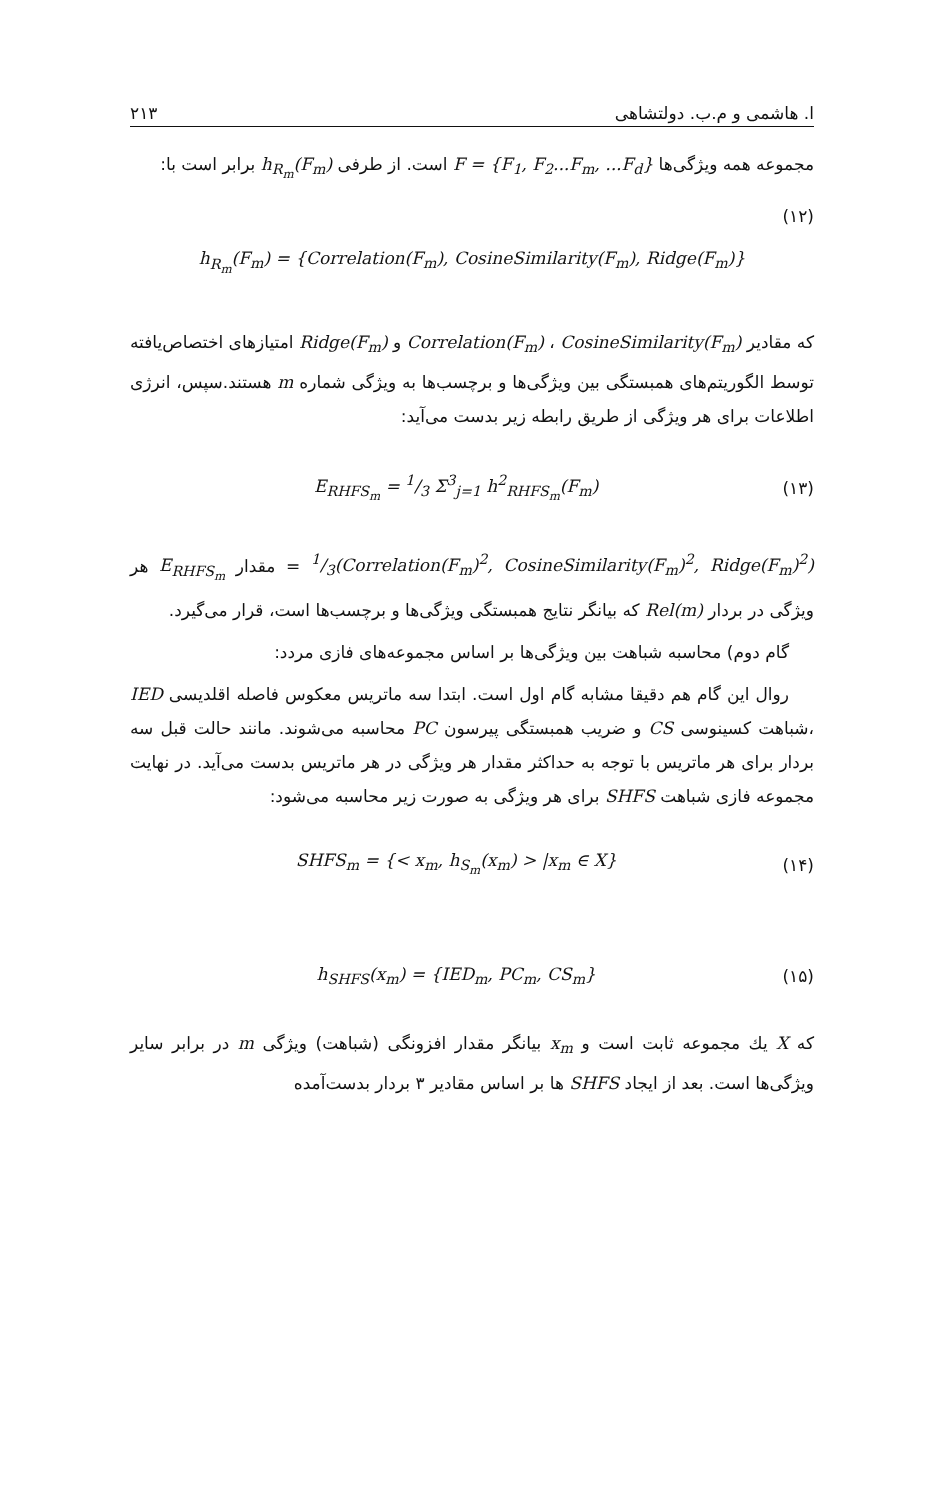ا. هاشمی و م.ب. دولتشاهی ۲۱۳
مجموعه همه ویژگی‌ها F = {F<sub>1</sub>, F<sub>2</sub>...F<sub>m</sub>, ...F<sub>d</sub>} است. از طرفی h<sub>R<sub>m</sub></sub>(F<sub>m</sub>) برابر است با:
(۱۲)
h<sub>R<sub>m</sub></sub>(F<sub>m</sub>) = {Correlation(F<sub>m</sub>), CosineSimilarity(F<sub>m</sub>), Ridge(F<sub>m</sub>)}
که مقادیر Correlation(F<sub>m</sub>) ، CosineSimilarity(F<sub>m</sub>) و Ridge(F<sub>m</sub>) امتیازهای اختصاص‌یافته توسط الگوریتم‌های همبستگی بین ویژگی‌ها و برچسب‌ها به ویژگی شماره m هستند.سپس، انرژی اطلاعات برای هر ویژگی از طریق رابطه زیر بدست می‌آید:
(۱۳) E<sub>RHFS<sub>m</sub></sub> = 1/3 Σ<sup>3</sup><sub>j=1</sub> h<sup>2</sup><sub>RHFS<sub>m</sub></sub>(F<sub>m</sub>)
1/3(Correlation(F<sub>m</sub>)<sup>2</sup>, CosineSimilarity(F<sub>m</sub>)<sup>2</sup>, Ridge(F<sub>m</sub>)<sup>2</sup>) = مقدار E<sub>RHFS<sub>m</sub></sub> هر ویژگی در بردار Rel(m) که بیانگر نتایج همبستگی ویژگی‌ها و برچسب‌ها است، قرار می‌گیرد.
گام دوم) محاسبه شباهت بین ویژگی‌ها بر اساس مجموعه‌های فازی مردد:
روال این گام هم دقیقا مشابه گام اول است. ابتدا سه ماتریس معکوس فاصله اقلدیسی IED ،شباهت کسینوسی CS و ضریب همبستگی پیرسون PC محاسبه می‌شوند. مانند حالت قبل سه بردار برای هر ماتریس با توجه به حداکثر مقدار هر ویژگی در هر ماتریس بدست می‌آید. در نهایت مجموعه فازی شباهت SHFS برای هر ویژگی به صورت زیر محاسبه می‌شود:
(۱۴) SHFS<sub>m</sub> = {< x<sub>m</sub>, h<sub>S<sub>m</sub></sub>(x<sub>m</sub>) > |x<sub>m</sub> ∈ X}
(۱۵) h<sub>SHFS</sub>(x<sub>m</sub>) = {IED<sub>m</sub>, PC<sub>m</sub>, CS<sub>m</sub>}
که X یك مجموعه ثابت است و x<sub>m</sub> بیانگر مقدار افزونگی (شباهت) ویژگی m در برابر سایر ویژگی‌ها است. بعد از ایجاد SHFS ها بر اساس مقادیر ۳ بردار بدست‌آمده